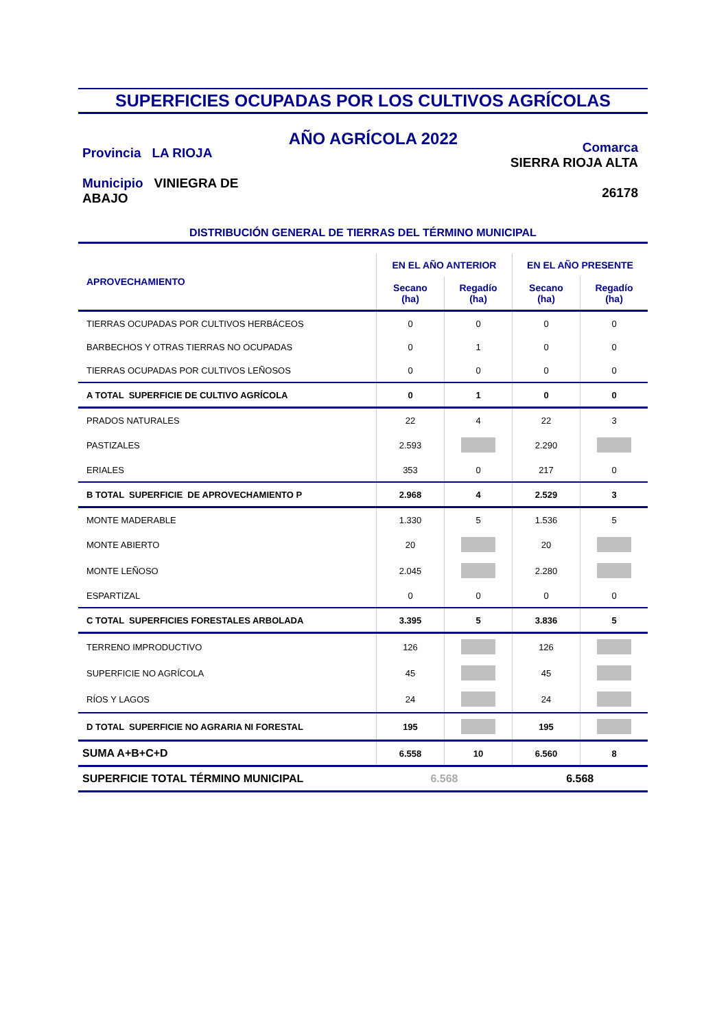SUPERFICIES OCUPADAS POR LOS CULTIVOS AGRÍCOLAS
Provincia LA RIOJA
Municipio VINIEGRA DE ABAJO
AÑO AGRÍCOLA 2022
Comarca
SIERRA RIOJA ALTA
26178
DISTRIBUCIÓN GENERAL DE TIERRAS DEL TÉRMINO MUNICIPAL
| APROVECHAMIENTO | EN EL AÑO ANTERIOR | | EN EL AÑO PRESENTE | |
| --- | --- | --- | --- | --- |
| | Secano (ha) | Regadío (ha) | Secano (ha) | Regadío (ha) |
| TIERRAS OCUPADAS POR CULTIVOS HERBÁCEOS | 0 | 0 | 0 | 0 |
| BARBECHOS Y OTRAS TIERRAS NO OCUPADAS | 0 | 1 | 0 | 0 |
| TIERRAS OCUPADAS POR CULTIVOS LEÑOSOS | 0 | 0 | 0 | 0 |
| A TOTAL SUPERFICIE DE CULTIVO AGRÍCOLA | 0 | 1 | 0 | 0 |
| PRADOS NATURALES | 22 | 4 | 22 | 3 |
| PASTIZALES | 2.593 | | 2.290 | |
| ERIALES | 353 | 0 | 217 | 0 |
| B TOTAL SUPERFICIE DE APROVECHAMIENTO P | 2.968 | 4 | 2.529 | 3 |
| MONTE MADERABLE | 1.330 | 5 | 1.536 | 5 |
| MONTE ABIERTO | 20 | | 20 | |
| MONTE LEÑOSO | 2.045 | | 2.280 | |
| ESPARTIZAL | 0 | 0 | 0 | 0 |
| C TOTAL SUPERFICIES FORESTALES ARBOLADA | 3.395 | 5 | 3.836 | 5 |
| TERRENO IMPRODUCTIVO | 126 | | 126 | |
| SUPERFICIE NO AGRÍCOLA | 45 | | 45 | |
| RÍOS Y LAGOS | 24 | | 24 | |
| D TOTAL SUPERFICIE NO AGRARIA NI FORESTAL | 195 | | 195 | |
| SUMA A+B+C+D | 6.558 | 10 | 6.560 | 8 |
| SUPERFICIE TOTAL TÉRMINO MUNICIPAL | 6.568 | | 6.568 | |